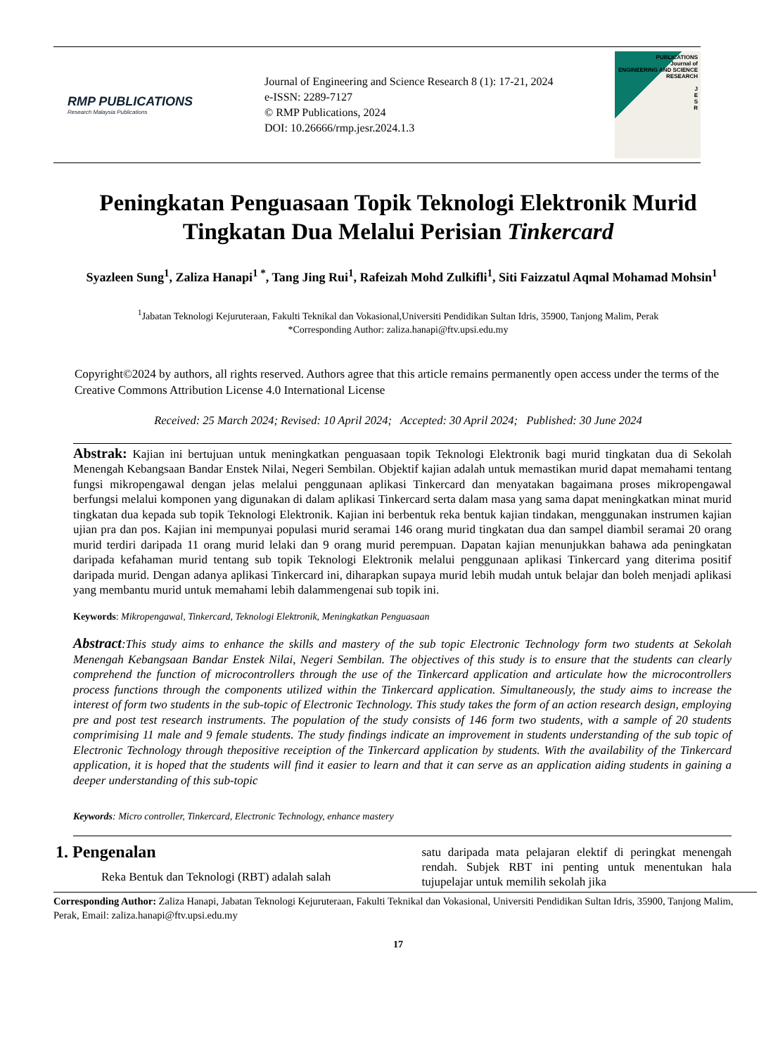RMP PUBLICATIONS
Research Malaysia Publications
Journal of Engineering and Science Research 8 (1): 17-21, 2024
e-ISSN: 2289-7127
© RMP Publications, 2024
DOI: 10.26666/rmp.jesr.2024.1.3
PUBLICATIONS
Journal of
ENGINEERING AND SCIENCE RESEARCH
J
E
S
R
Peningkatan Penguasaan Topik Teknologi Elektronik Murid Tingkatan Dua Melalui Perisian Tinkercard
Syazleen Sung<sup>1</sup>, Zaliza Hanapi<sup>1 *</sup>, Tang Jing Rui<sup>1</sup>, Rafeizah Mohd Zulkifli<sup>1</sup>, Siti Faizzatul Aqmal Mohamad Mohsin<sup>1</sup>
<sup>1</sup> Jabatan Teknologi Kejuruteraan, Fakulti Teknikal dan Vokasional,Universiti Pendidikan Sultan Idris, 35900, Tanjong Malim, Perak
*Corresponding Author: zaliza.hanapi@ftv.upsi.edu.my
Copyright©2024 by authors, all rights reserved. Authors agree that this article remains permanently open access under the terms of the Creative Commons Attribution License 4.0 International License
Received: 25 March 2024; Revised: 10 April 2024; Accepted: 30 April 2024; Published: 30 June 2024
Abstrak: Kajian ini bertujuan untuk meningkatkan penguasaan topik Teknologi Elektronik bagi murid tingkatan dua di Sekolah Menengah Kebangsaan Bandar Enstek Nilai, Negeri Sembilan. Objektif kajian adalah untuk memastikan murid dapat memahami tentang fungsi mikropengawal dengan jelas melalui penggunaan aplikasi Tinkercard dan menyatakan bagaimana proses mikropengawal berfungsi melalui komponen yang digunakan di dalam aplikasi Tinkercard serta dalam masa yang sama dapat meningkatkan minat murid tingkatan dua kepada sub topik Teknologi Elektronik. Kajian ini berbentuk reka bentuk kajian tindakan, menggunakan instrumen kajian ujian pra dan pos. Kajian ini mempunyai populasi murid seramai 146 orang murid tingkatan dua dan sampel diambil seramai 20 orang murid terdiri daripada 11 orang murid lelaki dan 9 orang murid perempuan. Dapatan kajian menunjukkan bahawa ada peningkatan daripada kefahaman murid tentang sub topik Teknologi Elektronik melalui penggunaan aplikasi Tinkercard yang diterima positif daripada murid. Dengan adanya aplikasi Tinkercard ini, diharapkan supaya murid lebih mudah untuk belajar dan boleh menjadi aplikasi yang membantu murid untuk memahami lebih dalammengenai sub topik ini.
Keywords: Mikropengawal, Tinkercard, Teknologi Elektronik, Meningkatkan Penguasaan
Abstract:This study aims to enhance the skills and mastery of the sub topic Electronic Technology form two students at Sekolah Menengah Kebangsaan Bandar Enstek Nilai, Negeri Sembilan. The objectives of this study is to ensure that the students can clearly comprehend the function of microcontrollers through the use of the Tinkercard application and articulate how the microcontrollers process functions through the components utilized within the Tinkercard application. Simultaneously, the study aims to increase the interest of form two students in the sub-topic of Electronic Technology. This study takes the form of an action research design, employing pre and post test research instruments. The population of the study consists of 146 form two students, with a sample of 20 students comprimising 11 male and 9 female students. The study findings indicate an improvement in students understanding of the sub topic of Electronic Technology through thepositive receiption of the Tinkercard application by students. With the availability of the Tinkercard application, it is hoped that the students will find it easier to learn and that it can serve as an application aiding students in gaining a deeper understanding of this sub-topic
Keywords: Micro controller, Tinkercard, Electronic Technology, enhance mastery
1. Pengenalan
Reka Bentuk dan Teknologi (RBT) adalah salah
satu daripada mata pelajaran elektif di peringkat menengah rendah. Subjek RBT ini penting untuk menentukan hala tujupelajar untuk memilih sekolah jika
Corresponding Author: Zaliza Hanapi, Jabatan Teknologi Kejuruteraan, Fakulti Teknikal dan Vokasional, Universiti Pendidikan Sultan Idris, 35900, Tanjong Malim, Perak, Email: zaliza.hanapi@ftv.upsi.edu.my
17